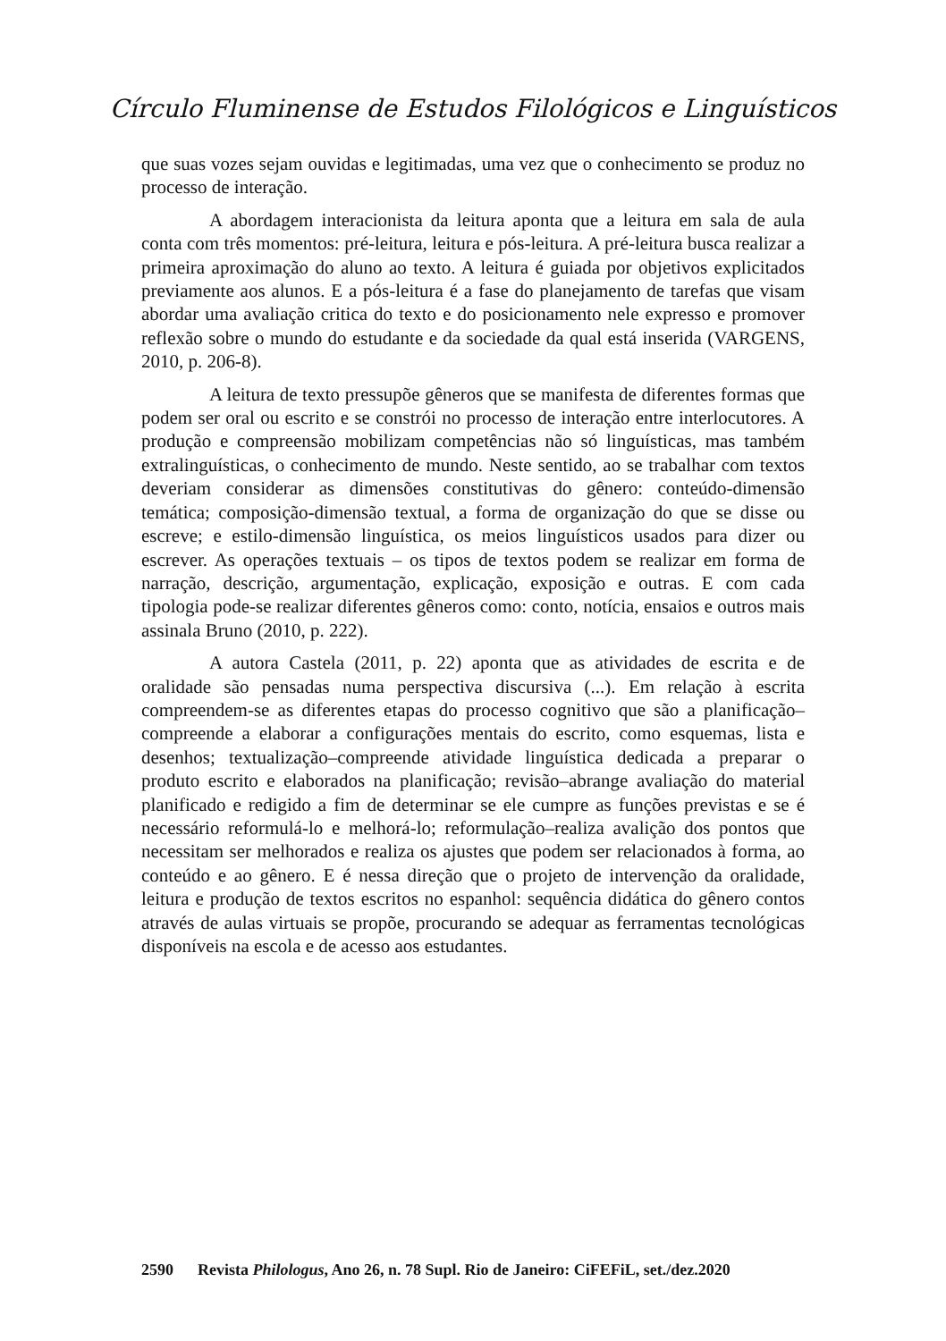Círculo Fluminense de Estudos Filológicos e Linguísticos
que suas vozes sejam ouvidas e legitimadas, uma vez que o conhecimento se produz no processo de interação.
A abordagem interacionista da leitura aponta que a leitura em sala de aula conta com três momentos: pré-leitura, leitura e pós-leitura. A pré-leitura busca realizar a primeira aproximação do aluno ao texto. A leitura é guiada por objetivos explicitados previamente aos alunos. E a pós-leitura é a fase do planejamento de tarefas que visam abordar uma avaliação critica do texto e do posicionamento nele expresso e promover reflexão sobre o mundo do estudante e da sociedade da qual está inserida (VARGENS, 2010, p. 206-8).
A leitura de texto pressupõe gêneros que se manifesta de diferentes formas que podem ser oral ou escrito e se constrói no processo de interação entre interlocutores. A produção e compreensão mobilizam competências não só linguísticas, mas também extralinguísticas, o conhecimento de mundo. Neste sentido, ao se trabalhar com textos deveriam considerar as dimensões constitutivas do gênero: conteúdo-dimensão temática; composição-dimensão textual, a forma de organização do que se disse ou escreve; e estilo-dimensão linguística, os meios linguísticos usados para dizer ou escrever. As operações textuais – os tipos de textos podem se realizar em forma de narração, descrição, argumentação, explicação, exposição e outras. E com cada tipologia pode-se realizar diferentes gêneros como: conto, notícia, ensaios e outros mais assinala Bruno (2010, p. 222).
A autora Castela (2011, p. 22) aponta que as atividades de escrita e de oralidade são pensadas numa perspectiva discursiva (...). Em relação à escrita compreendem-se as diferentes etapas do processo cognitivo que são a planificação–compreende a elaborar a configurações mentais do escrito, como esquemas, lista e desenhos; textualização–compreende atividade linguística dedicada a preparar o produto escrito e elaborados na planificação; revisão–abrange avaliação do material planificado e redigido a fim de determinar se ele cumpre as funções previstas e se é necessário reformulá-lo e melhorá-lo; reformulação–realiza avalição dos pontos que necessitam ser melhorados e realiza os ajustes que podem ser relacionados à forma, ao conteúdo e ao gênero. E é nessa direção que o projeto de intervenção da oralidade, leitura e produção de textos escritos no espanhol: sequência didática do gênero contos através de aulas virtuais se propõe, procurando se adequar as ferramentas tecnológicas disponíveis na escola e de acesso aos estudantes.
2590 Revista Philologus, Ano 26, n. 78 Supl. Rio de Janeiro: CiFEFiL, set./dez.2020